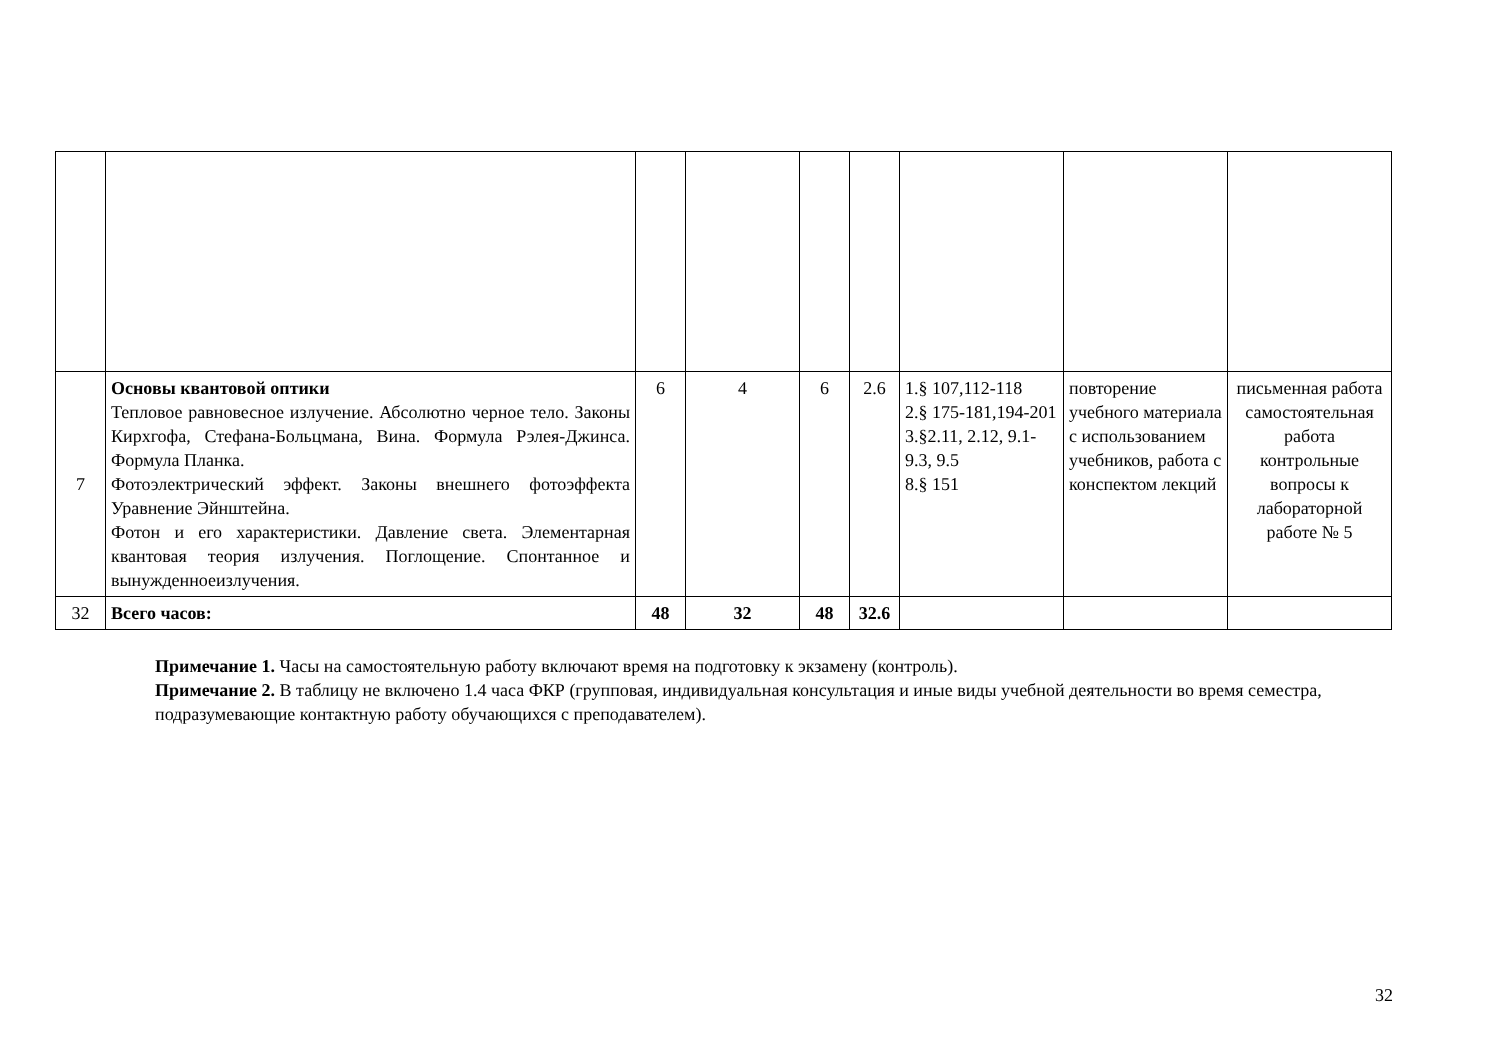| 7 | Основы квантовой оптики Тепловое равновесное излучение. Абсолютно черное тело. Законы Кирхгофа, Стефана-Больцмана, Вина. Формула Рэлея-Джинса. Формула Планка. Фотоэлектрический эффект. Законы внешнего фотоэффекта Уравнение Эйнштейна. Фотон и его характеристики. Давление света. Элементарная квантовая теория излучения. Поглощение. Спонтанное и вынужденноеизлучения. | 6 | 4 | 6 | 2.6 | 1.§ 107,112-118 2.§ 175-181,194-201 3.§2.11, 2.12, 9.1-9.3, 9.5 8.§ 151 | повторение учебного материала с использованием учебников, работа с конспектом лекций | письменная работа самостоятельная работа контрольные вопросы к лабораторной работе № 5 |
| 32 | Всего часов: | 48 | 32 | 48 | 32.6 | | | |
Примечание 1. Часы на самостоятельную работу включают время на подготовку к экзамену (контроль).
Примечание 2. В таблицу не включено 1.4 часа ФКР (групповая, индивидуальная консультация и иные виды учебной деятельности во время семестра, подразумевающие контактную работу обучающихся с преподавателем).
32